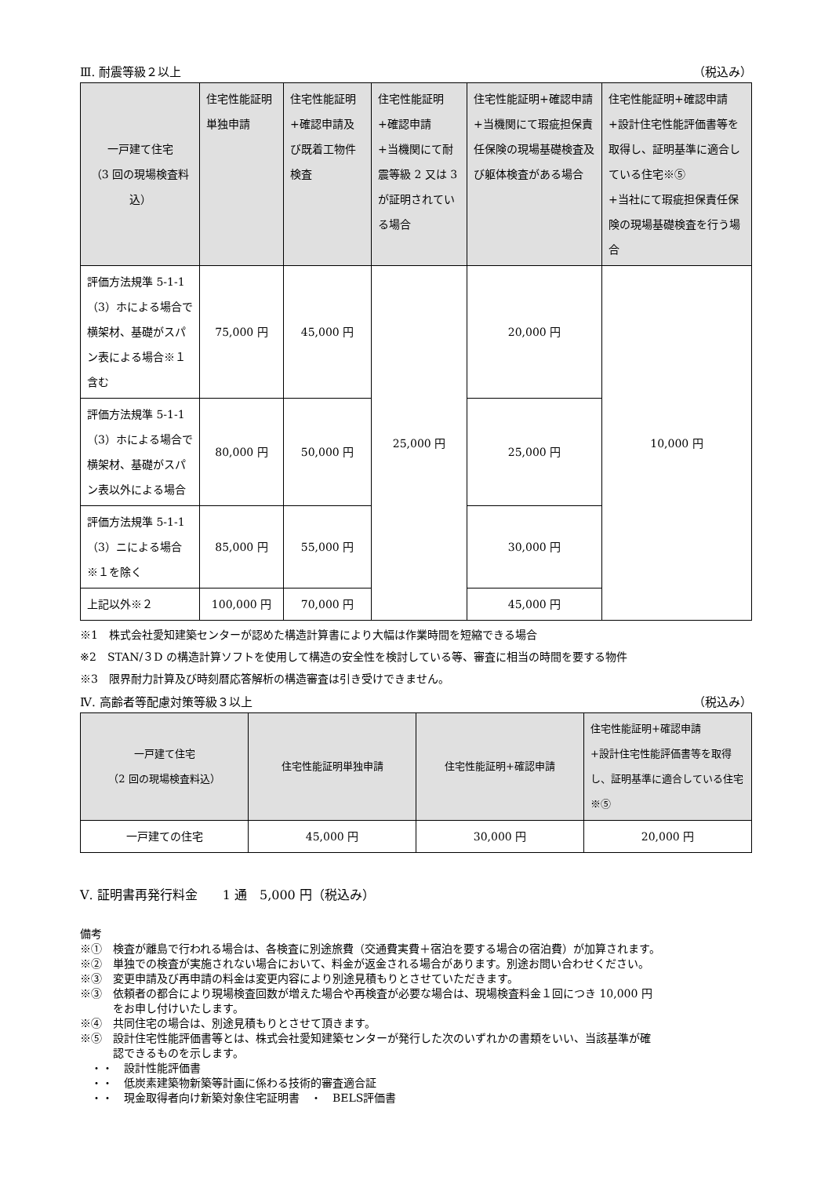Ⅲ. 耐震等級２以上 （税込み）
| 一戸建て住宅 （3 回の現場検査料込） | 住宅性能証明単独申請 | 住宅性能証明 +確認申請及び既着工物件検査 | 住宅性能証明 +確認申請 +当機関にて耐震等級 2 又は 3 が証明されている場合 | 住宅性能証明+確認申請 +当機関にて瑕疵担保責任保険の現場基礎検査及び躯体検査がある場合 | 住宅性能証明+確認申請 +設計住宅性能評価書等を取得し、証明基準に適合している住宅※⑤ +当社にて瑕疵担保責任保険の現場基礎検査を行う場合 |
| --- | --- | --- | --- | --- | --- |
| 評価方法規準 5-1-1（3）ホによる場合で横架材、基礎がスパン表による場合※１含む | 75,000 円 | 45,000 円 | 25,000 円 | 20,000 円 | 10,000 円 |
| 評価方法規準 5-1-1（3）ホによる場合で横架材、基礎がスパン表以外による場合 | 80,000 円 | 50,000 円 | | 25,000 円 | |
| 評価方法規準 5-1-1（3）ニによる場合 ※１を除く | 85,000 円 | 55,000 円 | | 30,000 円 | |
| 上記以外※２ | 100,000 円 | 70,000 円 | | 45,000 円 | |
※1　株式会社愛知建築センターが認めた構造計算書により大幅は作業時間を短縮できる場合
※2　STAN/３D の構造計算ソフトを使用して構造の安全性を検討している等、審査に相当の時間を要する物件
※3　限界耐力計算及び時刻暦応答解析の構造審査は引き受けできません。
Ⅳ. 高齢者等配慮対策等級３以上 （税込み）
| 一戸建て住宅 （2 回の現場検査料込） | 住宅性能証明単独申請 | 住宅性能証明+確認申請 | 住宅性能証明+確認申請 +設計住宅性能評価書等を取得し、証明基準に適合している住宅※⑤ |
| --- | --- | --- | --- |
| 一戸建ての住宅 | 45,000 円 | 30,000 円 | 20,000 円 |
Ⅴ. 証明書再発行料金　　1 通　5,000 円（税込み）
備考
※①　検査が離島で行われる場合は、各検査に別途旅費（交通費実費＋宿泊を要する場合の宿泊費）が加算されます。
※②　単独での検査が実施されない場合において、料金が返金される場合があります。別途お問い合わせください。
※③　変更申請及び再申請の料金は変更内容により別途見積もりとさせていただきます。
※③　依頼者の都合により現場検査回数が増えた場合や再検査が必要な場合は、現場検査料金１回につき 10,000 円
　　　をお申し付けいたします。
※④　共同住宅の場合は、別途見積もりとさせて頂きます。
※⑤　設計住宅性能評価書等とは、株式会社愛知建築センターが発行した次のいずれかの書類をいい、当該基準が確
　　　認できるものを示します。
　・・　設計性能評価書
　・・　低炭素建築物新築等計画に係わる技術的審査適合証
　・・　現金取得者向け新築対象住宅証明書　・　BELS評価書